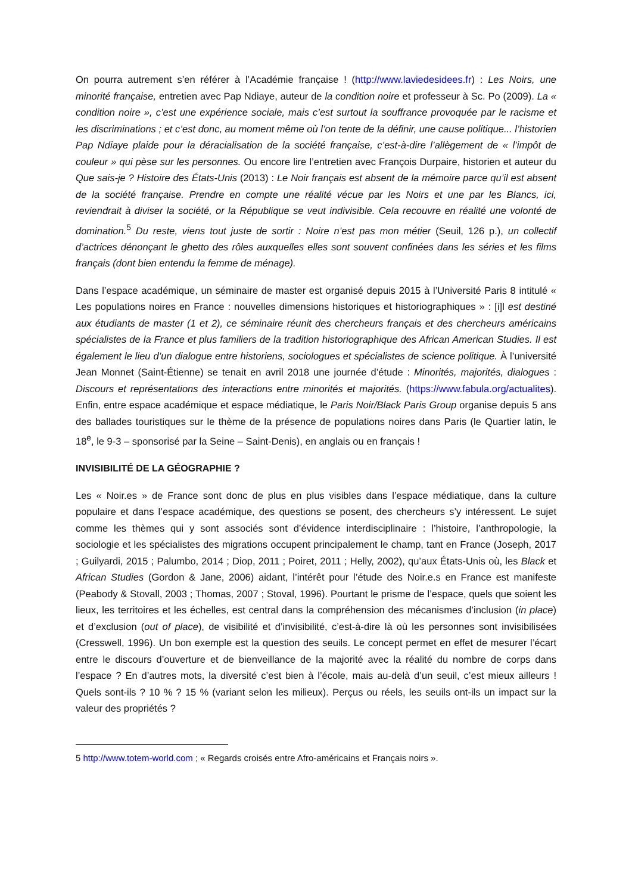On pourra autrement s’en référer à l’Académie française ! (http://www.laviedesidees.fr) : Les Noirs, une minorité française, entretien avec Pap Ndiaye, auteur de la condition noire et professeur à Sc. Po (2009). La « condition noire », c’est une expérience sociale, mais c’est surtout la souffrance provoquée par le racisme et les discriminations ; et c’est donc, au moment même où l’on tente de la définir, une cause politique... l’historien Pap Ndiaye plaide pour la déracialisation de la société française, c’est-à-dire l’allègement de « l’impôt de couleur » qui pèse sur les personnes. Ou encore lire l’entretien avec François Durpaire, historien et auteur du Que sais-je ? Histoire des États-Unis (2013) : Le Noir français est absent de la mémoire parce qu’il est absent de la société française. Prendre en compte une réalité vécue par les Noirs et une par les Blancs, ici, reviendrait à diviser la société, or la République se veut indivisible. Cela recouvre en réalité une volonté de domination.<sup>5</sup> Du reste, viens tout juste de sortir : Noire n’est pas mon métier (Seuil, 126 p.), un collectif d’actrices dénonçant le ghetto des rôles auxquelles elles sont souvent confinées dans les séries et les films français (dont bien entendu la femme de ménage).
Dans l’espace académique, un séminaire de master est organisé depuis 2015 à l’Université Paris 8 intitulé « Les populations noires en France : nouvelles dimensions historiques et historiographiques » : [i]l est destiné aux étudiants de master (1 et 2), ce séminaire réunit des chercheurs français et des chercheurs américains spécialistes de la France et plus familiers de la tradition historiographique des African American Studies. Il est également le lieu d’un dialogue entre historiens, sociologues et spécialistes de science politique. À l’université Jean Monnet (Saint-Étienne) se tenait en avril 2018 une journée d’étude : Minorités, majorités, dialogues : Discours et représentations des interactions entre minorités et majorités. (https://www.fabula.org/actualites). Enfin, entre espace académique et espace médiatique, le Paris Noir/Black Paris Group organise depuis 5 ans des ballades touristiques sur le thème de la présence de populations noires dans Paris (le Quartier latin, le 18<sup>e</sup>, le 9-3 – sponsorisé par la Seine – Saint-Denis), en anglais ou en français !
INVISIBILITÉ DE LA GÉOGRAPHIE ?
Les « Noir.es » de France sont donc de plus en plus visibles dans l’espace médiatique, dans la culture populaire et dans l’espace académique, des questions se posent, des chercheurs s’y intéressent. Le sujet comme les thèmes qui y sont associés sont d’évidence interdisciplinaire : l’histoire, l’anthropologie, la sociologie et les spécialistes des migrations occupent principalement le champ, tant en France (Joseph, 2017 ; Guilyardi, 2015 ; Palumbo, 2014 ; Diop, 2011 ; Poiret, 2011 ; Helly, 2002), qu’aux États-Unis où, les Black et African Studies (Gordon & Jane, 2006) aidant, l’intérêt pour l’étude des Noir.e.s en France est manifeste (Peabody & Stovall, 2003 ; Thomas, 2007 ; Stoval, 1996). Pourtant le prisme de l’espace, quels que soient les lieux, les territoires et les échelles, est central dans la compréhension des mécanismes d’inclusion (in place) et d’exclusion (out of place), de visibilité et d’invisibilité, c’est-à-dire là où les personnes sont invisibilisées (Cresswell, 1996). Un bon exemple est la question des seuils. Le concept permet en effet de mesurer l’écart entre le discours d’ouverture et de bienveillance de la majorité avec la réalité du nombre de corps dans l’espace ? En d’autres mots, la diversité c’est bien à l’école, mais au-delà d’un seuil, c’est mieux ailleurs ! Quels sont-ils ? 10 % ? 15 % (variant selon les milieux). Perçus ou réels, les seuils ont-ils un impact sur la valeur des propriétés ?
5 http://www.totem-world.com ; « Regards croisés entre Afro-américains et Français noirs ».